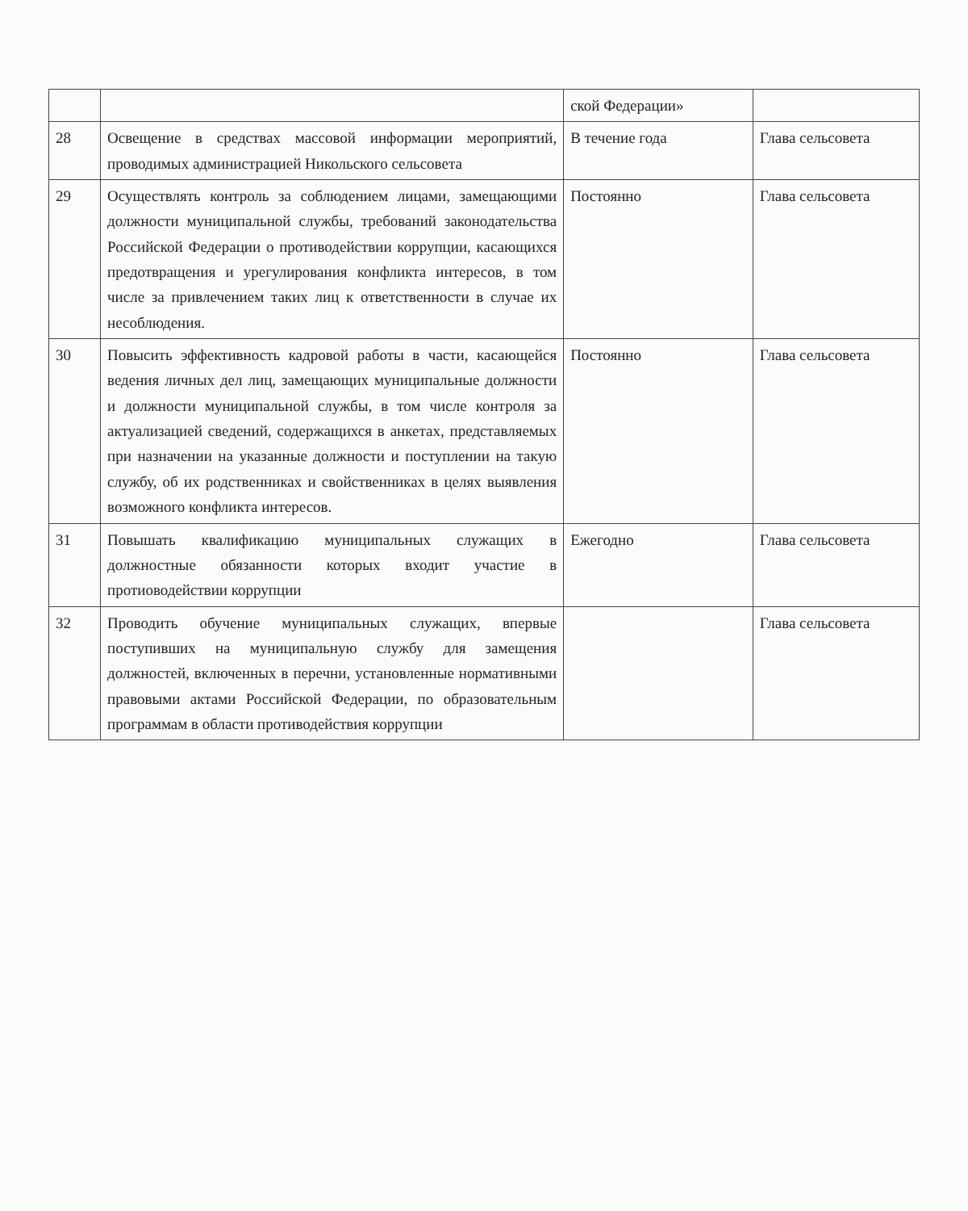| | | ской Федерации» | |
| 28 | Освещение в средствах массовой информации мероприятий, проводимых администрацией Никольского сельсовета | В течение года | Глава сельсовета |
| 29 | Осуществлять контроль за соблюдением лицами, замещающими должности муниципальной службы, требований законодательства Российской Федерации о противодействии коррупции, касающихся предотвращения и урегулирования конфликта интересов, в том числе за привлечением таких лиц к ответственности в случае их несоблюдения. | Постоянно | Глава сельсовета |
| 30 | Повысить эффективность кадровой работы в части, касающейся ведения личных дел лиц, замещающих муниципальные должности и должности муниципальной службы, в том числе контроля за актуализацией сведений, содержащихся в анкетах, представляемых при назначении на указанные должности и поступлении на такую службу, об их родственниках и свойственниках в целях выявления возможного конфликта интересов. | Постоянно | Глава сельсовета |
| 31 | Повышать квалификацию муниципальных служащих в должностные обязанности которых входит участие в протиоводействии коррупции | Ежегодно | Глава сельсовета |
| 32 | Проводить обучение муниципальных служащих, впервые поступивших на муниципальную службу для замещения должностей, включенных в перечни, установленные нормативными правовыми актами Российской Федерации, по образовательным программам в области противодействия коррупции | | Глава сельсовета |